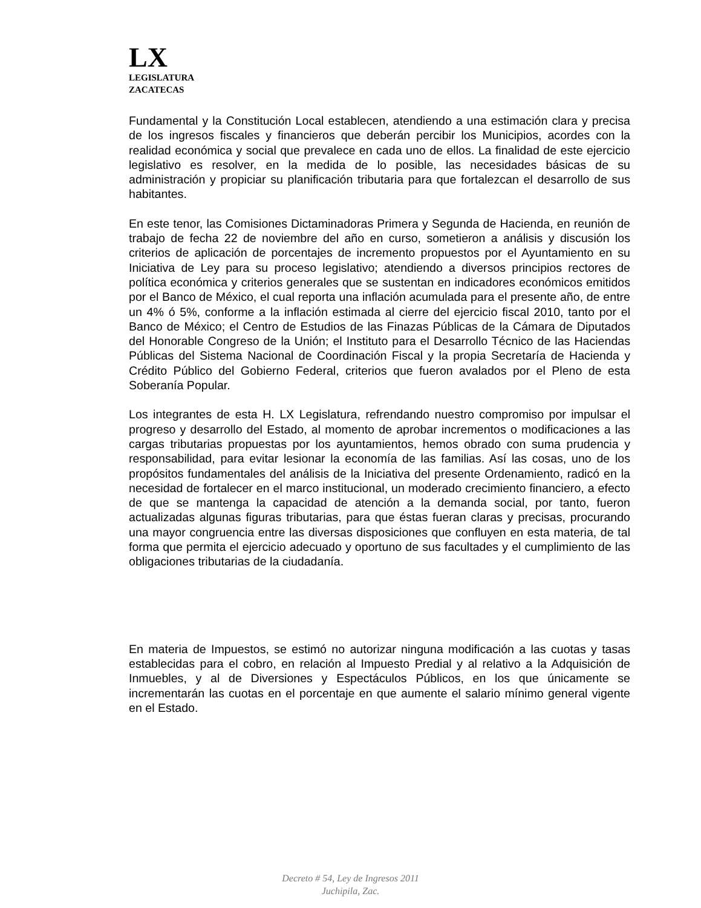LX
LEGISLATURA
ZACATECAS
Fundamental y la Constitución Local establecen, atendiendo a una estimación clara y precisa de los ingresos fiscales y financieros que deberán percibir los Municipios, acordes con la realidad económica y social que prevalece en cada uno de ellos. La finalidad de este ejercicio legislativo es resolver, en la medida de lo posible, las necesidades básicas de su administración y propiciar su planificación tributaria para que fortalezcan el desarrollo de sus habitantes.
En este tenor, las Comisiones Dictaminadoras Primera y Segunda de Hacienda, en reunión de trabajo de fecha 22 de noviembre del año en curso, sometieron a análisis y discusión los criterios de aplicación de porcentajes de incremento propuestos por el Ayuntamiento en su Iniciativa de Ley para su proceso legislativo; atendiendo a diversos principios rectores de política económica y criterios generales que se sustentan en indicadores económicos emitidos por el Banco de México, el cual reporta una inflación acumulada para el presente año, de entre un 4% ó 5%, conforme a la inflación estimada al cierre del ejercicio fiscal 2010, tanto por el Banco de México; el Centro de Estudios de las Finazas Públicas de la Cámara de Diputados del Honorable Congreso de la Unión; el Instituto para el Desarrollo Técnico de las Haciendas Públicas del Sistema Nacional de Coordinación Fiscal y la propia Secretaría de Hacienda y Crédito Público del Gobierno Federal, criterios que fueron avalados por el Pleno de esta Soberanía Popular.
Los integrantes de esta H. LX Legislatura, refrendando nuestro compromiso por impulsar el progreso y desarrollo del Estado, al momento de aprobar incrementos o modificaciones a las cargas tributarias propuestas por los ayuntamientos, hemos obrado con suma prudencia y responsabilidad, para evitar lesionar la economía de las familias. Así las cosas, uno de los propósitos fundamentales del análisis de la Iniciativa del presente Ordenamiento, radicó en la necesidad de fortalecer en el marco institucional, un moderado crecimiento financiero, a efecto de que se mantenga la capacidad de atención a la demanda social, por tanto, fueron actualizadas algunas figuras tributarias, para que éstas fueran claras y precisas, procurando una mayor congruencia entre las diversas disposiciones que confluyen en esta materia, de tal forma que permita el ejercicio adecuado y oportuno de sus facultades y el cumplimiento de las obligaciones tributarias de la ciudadanía.
En materia de Impuestos, se estimó no autorizar ninguna modificación a las cuotas y tasas establecidas para el cobro, en relación al Impuesto Predial y al relativo a la Adquisición de Inmuebles, y al de Diversiones y Espectáculos Públicos, en los que únicamente se incrementarán las cuotas en el porcentaje en que aumente el salario mínimo general vigente en el Estado.
Decreto # 54, Ley de Ingresos 2011
Juchipila, Zac.